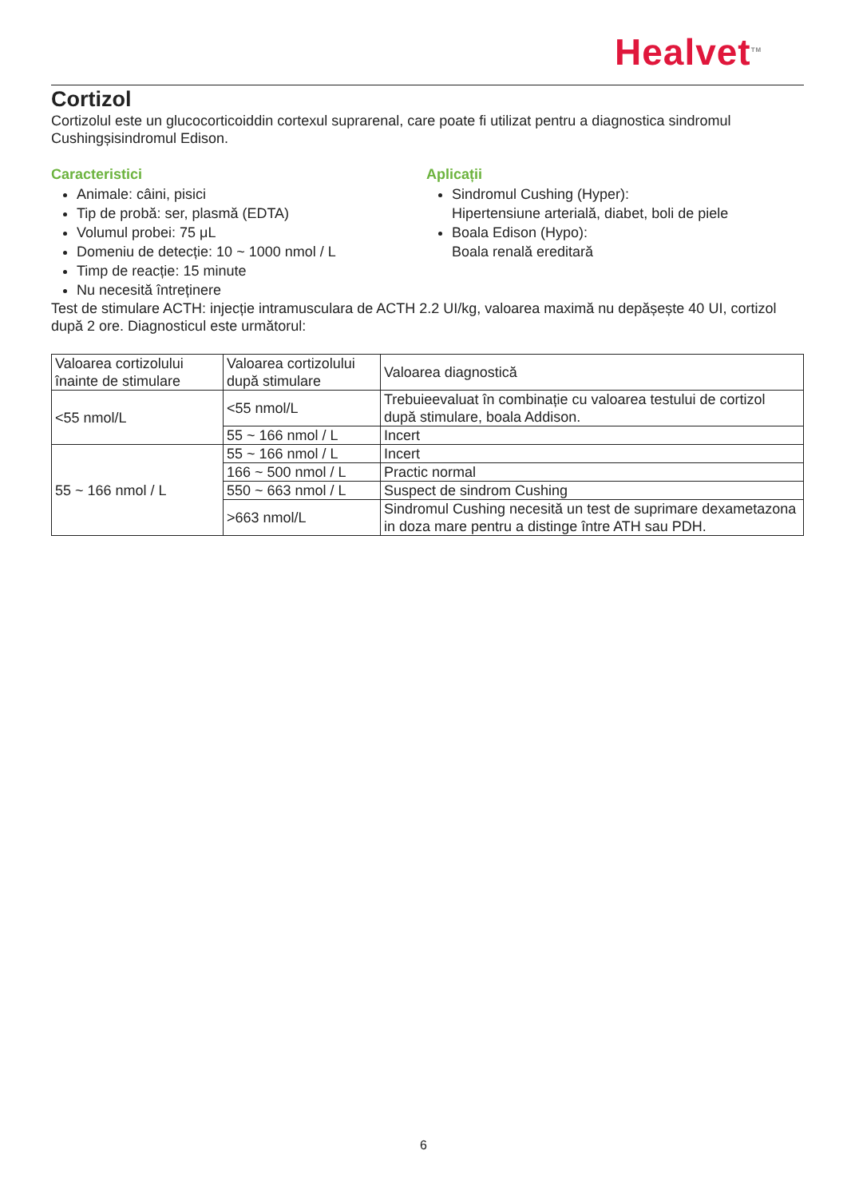Healvet<sup>TM</sup>
Cortizol
Cortizolul este un glucocorticoiddin cortexul suprarenal, care poate fi utilizat pentru a diagnostica sindromul Cushingșisindromul Edison.
Caracteristici
Animale: câini, pisici
Tip de probă: ser, plasmă (EDTA)
Volumul probei: 75 μL
Domeniu de detecție: 10 ~ 1000 nmol / L
Timp de reacție: 15 minute
Nu necesită întreținere
Aplicații
Sindromul Cushing (Hyper):
Hipertensiune arterială, diabet, boli de piele
Boala Edison (Hypo):
Boala renală ereditară
Test de stimulare ACTH: injecție intramusculara de ACTH 2.2 UI/kg, valoarea maximă nu depășește 40 UI, cortizol după 2 ore. Diagnosticul este următorul:
| Valoarea cortizolului înainte de stimulare | Valoarea cortizolului după stimulare | Valoarea diagnostică |
| <55 nmol/L | <55 nmol/L | Trebuieevaluat în combinație cu valoarea testului de cortizol după stimulare, boala Addison. |
| | 55 ~ 166 nmol / L | Incert |
| 55 ~ 166 nmol / L | 55 ~ 166 nmol / L | Incert |
| | 166 ~ 500 nmol / L | Practic normal |
| | 550 ~ 663 nmol / L | Suspect de sindrom Cushing |
| | >663 nmol/L | Sindromul Cushing necesită un test de suprimare dexametazona in doza mare pentru a distinge între ATH sau PDH. |
6